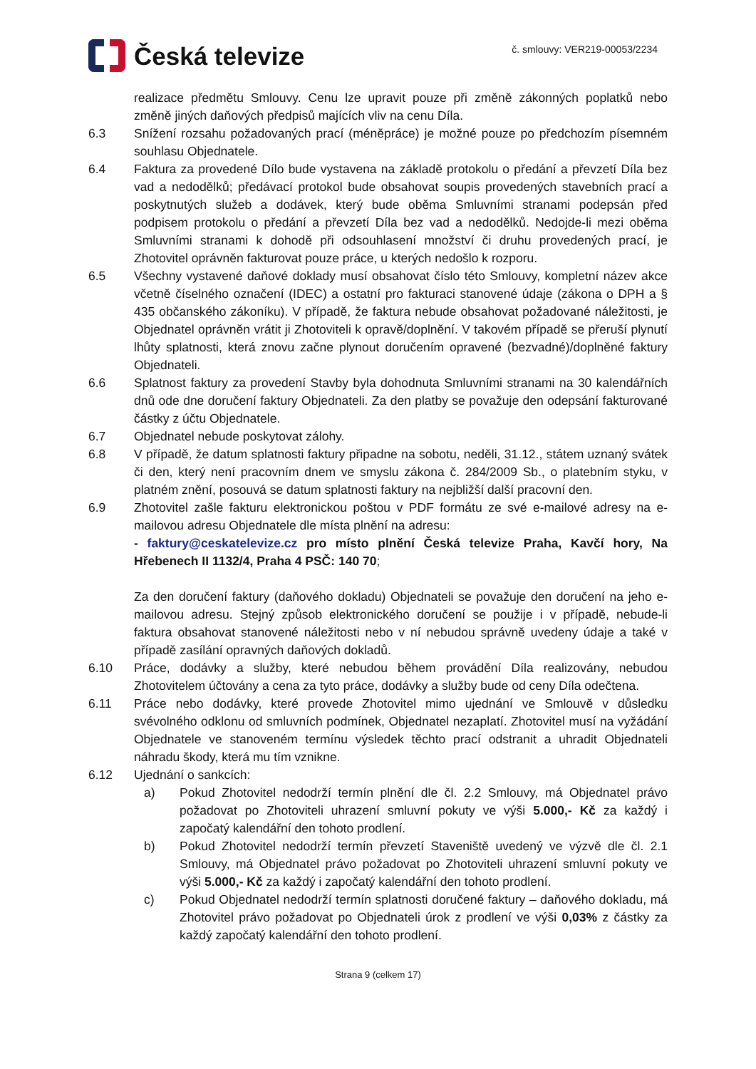Česká televize
č. smlouvy: VER219-00053/2234
realizace předmětu Smlouvy. Cenu lze upravit pouze při změně zákonných poplatků nebo změně jiných daňových předpisů majících vliv na cenu Díla.
6.3 Snížení rozsahu požadovaných prací (méněpráce) je možné pouze po předchozím písemném souhlasu Objednatele.
6.4 Faktura za provedené Dílo bude vystavena na základě protokolu o předání a převzetí Díla bez vad a nedodělků; předávací protokol bude obsahovat soupis provedených stavebních prací a poskytnutých služeb a dodávek, který bude oběma Smluvními stranami podepsán před podpisem protokolu o předání a převzetí Díla bez vad a nedodělků. Nedojde-li mezi oběma Smluvními stranami k dohodě při odsouhlasení množství či druhu provedených prací, je Zhotovitel oprávněn fakturovat pouze práce, u kterých nedošlo k rozporu.
6.5 Všechny vystavené daňové doklady musí obsahovat číslo této Smlouvy, kompletní název akce včetně číselného označení (IDEC) a ostatní pro fakturaci stanovené údaje (zákona o DPH a § 435 občanského zákoníku). V případě, že faktura nebude obsahovat požadované náležitosti, je Objednatel oprávněn vrátit ji Zhotoviteli k opravě/doplnění. V takovém případě se přeruší plynutí lhůty splatnosti, která znovu začne plynout doručením opravené (bezvadné)/doplněné faktury Objednateli.
6.6 Splatnost faktury za provedení Stavby byla dohodnuta Smluvními stranami na 30 kalendářních dnů ode dne doručení faktury Objednateli. Za den platby se považuje den odepsání fakturované částky z účtu Objednatele.
6.7 Objednatel nebude poskytovat zálohy.
6.8 V případě, že datum splatnosti faktury připadne na sobotu, neděli, 31.12., státem uznaný svátek či den, který není pracovním dnem ve smyslu zákona č. 284/2009 Sb., o platebním styku, v platném znění, posouvá se datum splatnosti faktury na nejbližší další pracovní den.
6.9 Zhotovitel zašle fakturu elektronickou poštou v PDF formátu ze své e-mailové adresy na e-mailovou adresu Objednatele dle místa plnění na adresu:
- faktury@ceskatelevize.cz pro místo plnění Česká televize Praha, Kavčí hory, Na Hřebenech II 1132/4, Praha 4 PSČ: 140 70;
Za den doručení faktury (daňového dokladu) Objednateli se považuje den doručení na jeho e-mailovou adresu. Stejný způsob elektronického doručení se použije i v případě, nebude-li faktura obsahovat stanovené náležitosti nebo v ní nebudou správně uvedeny údaje a také v případě zasílání opravných daňových dokladů.
6.10 Práce, dodávky a služby, které nebudou během provádění Díla realizovány, nebudou Zhotovitelem účtovány a cena za tyto práce, dodávky a služby bude od ceny Díla odečtena.
6.11 Práce nebo dodávky, které provede Zhotovitel mimo ujednání ve Smlouvě v důsledku svévolného odklonu od smluvních podmínek, Objednatel nezaplatí. Zhotovitel musí na vyžádání Objednatele ve stanoveném termínu výsledek těchto prací odstranit a uhradit Objednateli náhradu škody, která mu tím vznikne.
6.12 Ujednání o sankcích:
a) Pokud Zhotovitel nedodrží termín plnění dle čl. 2.2 Smlouvy, má Objednatel právo požadovat po Zhotoviteli uhrazení smluvní pokuty ve výši 5.000,- Kč za každý i započatý kalendářní den tohoto prodlení.
b) Pokud Zhotovitel nedodrží termín převzetí Staveniště uvedený ve výzvě dle čl. 2.1 Smlouvy, má Objednatel právo požadovat po Zhotoviteli uhrazení smluvní pokuty ve výši 5.000,- Kč za každý i započatý kalendářní den tohoto prodlení.
c) Pokud Objednatel nedodrží termín splatnosti doručené faktury – daňového dokladu, má Zhotovitel právo požadovat po Objednateli úrok z prodlení ve výši 0,03% z částky za každý započatý kalendářní den tohoto prodlení.
Strana 9 (celkem 17)